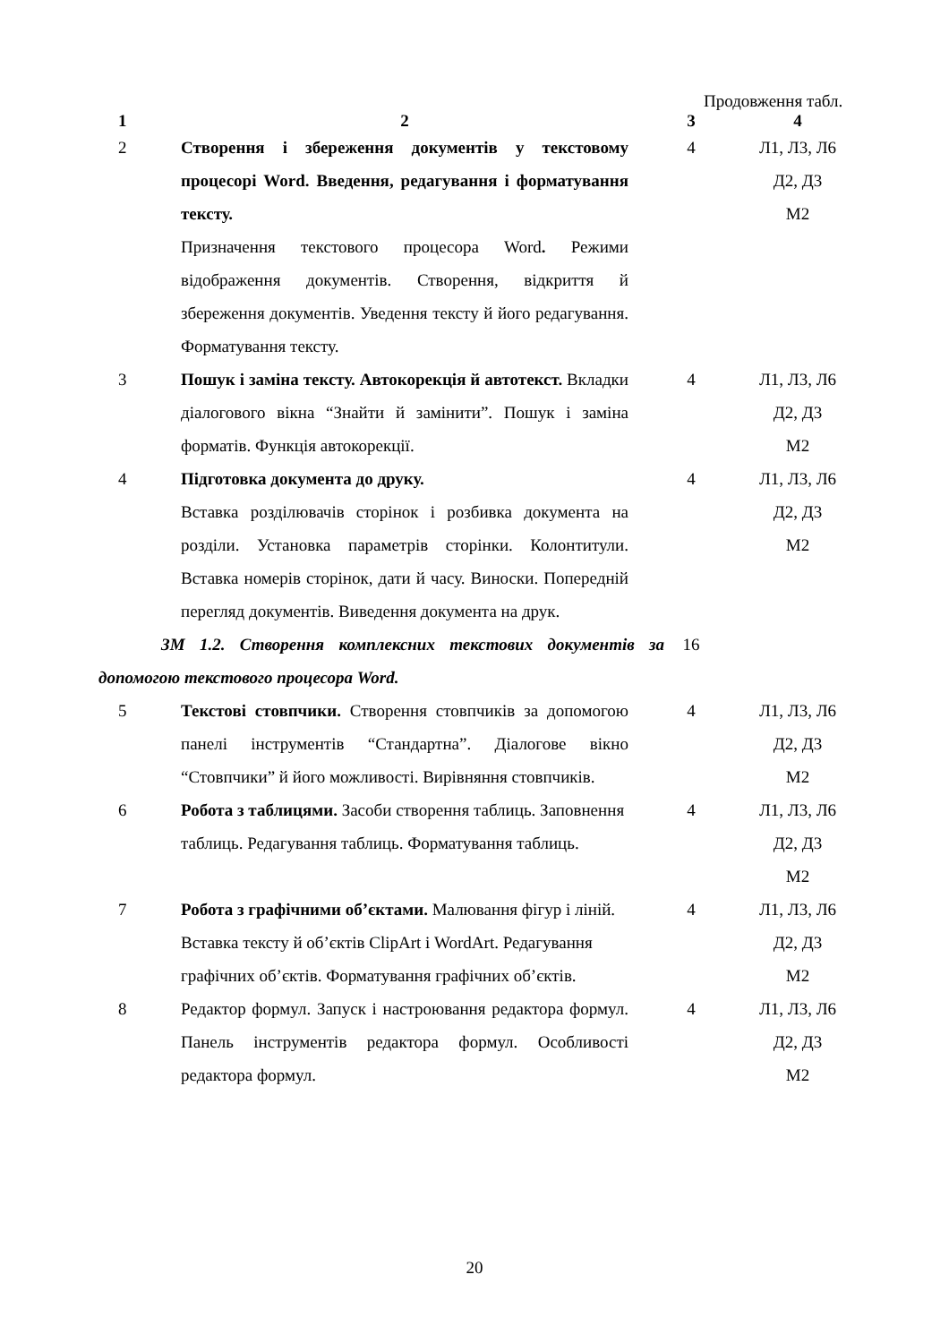Продовження табл.
| 1 | 2 | 3 | 4 |
| --- | --- | --- | --- |
| 2 | Створення і збереження документів у текстовому процесорі Word. Введення, редагування і форматування тексту. Призначення текстового процесора Word . Режими відображення документів. Створення, відкриття й збереження документів. Уведення тексту й його редагування. Форматування тексту. | 4 | Л1, Л3, Л6 Д2, Д3 М2 |
| 3 | Пошук і заміна тексту. Автокорекція й автотекст. Вкладки діалогового вікна “Знайти й замінити”. Пошук і заміна форматів. Функція автокорекції. | 4 | Л1, Л3, Л6 Д2, Д3 М2 |
| 4 | Підготовка документа до друку. Вставка розділювачів сторінок і розбивка документа на розділи. Установка параметрів сторінки. Колонтитули. Вставка номерів сторінок, дати й часу. Виноски. Попередній перегляд документів. Виведення документа на друк. | 4 | Л1, Л3, Л6 Д2, Д3 М2 |
| ЗМ 1.2. Створення комплексних текстових документів за допомогою текстового процесора Word. | | 16 | |
| 5 | Текстові стовпчики. Створення стовпчиків за допомогою панелі інструментів “Стандартна”. Діалогове вікно “Стовпчики” й його можливості. Вирівняння стовпчиків. | 4 | Л1, Л3, Л6 Д2, Д3 М2 |
| 6 | Робота з таблицями. Засоби створення таблиць. Заповнення таблиць. Редагування таблиць. Форматування таблиць. | 4 | Л1, Л3, Л6 Д2, Д3 М2 |
| 7 | Робота з графічними об’єктами. Малювання фігур і ліній. Вставка тексту й об’єктів ClipArt і WordArt. Редагування графічних об’єктів. Форматування графічних об’єктів. | 4 | Л1, Л3, Л6 Д2, Д3 М2 |
| 8 | Редактор формул. Запуск і настроювання редактора формул. Панель інструментів редактора формул. Особливості редактора формул. | 4 | Л1, Л3, Л6 Д2, Д3 М2 |
20